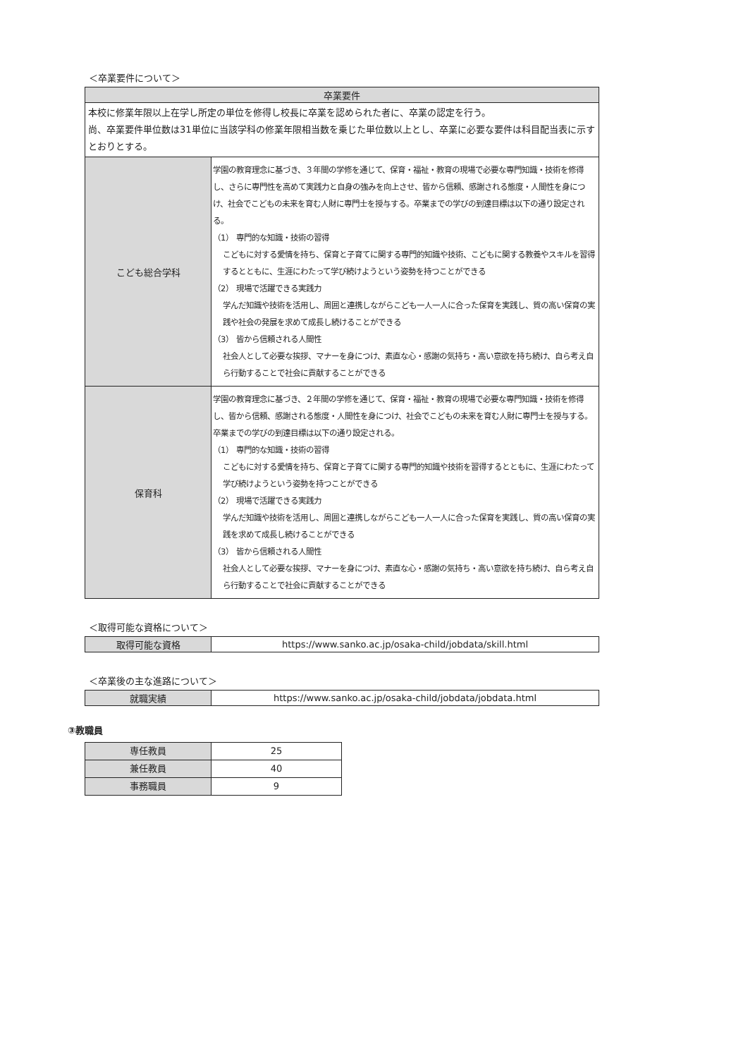＜卒業要件について＞
| 卒業要件 | |
| --- | --- |
| 本校に修業年限以上在学し所定の単位を修得し校長に卒業を認められた者に、卒業の認定を行う。 尚、卒業要件単位数は31単位に当該学科の修業年限相当数を乗じた単位数以上とし、卒業に必要な要件は科目配当表に示すとおりとする。 | |
| こども総合学科 | 学園の教育理念に基づき、３年間の学修を通じて、保育・福祉・教育の現場で必要な専門知識・技術を修得し、さらに専門性を高めて実践力と自身の強みを向上させ、皆から信頼、感謝される態度・人間性を身につけ、社会でこどもの未来を育む人財に専門士を授与する。卒業までの学びの到達目標は以下の通り設定される。 （1） 専門的な知識・技術の習得 こどもに対する愛情を持ち、保育と子育てに関する専門的知識や技術、こどもに関する教養やスキルを習得するとともに、生涯にわたって学び続けようという姿勢を持つことができる （2） 現場で活躍できる実践力 学んだ知識や技術を活用し、周囲と連携しながらこども一人一人に合った保育を実践し、質の高い保育の実践や社会の発展を求めて成長し続けることができる （3） 皆から信頼される人間性 社会人として必要な挨拶、マナーを身につけ、素直な心・感謝の気持ち・高い意欲を持ち続け、自ら考え自ら行動することで社会に貢献することができる |
| 保育科 | 学園の教育理念に基づき、２年間の学修を通じて、保育・福祉・教育の現場で必要な専門知識・技術を修得し、皆から信頼、感謝される態度・人間性を身につけ、社会でこどもの未来を育む人財に専門士を授与する。卒業までの学びの到達目標は以下の通り設定される。 （1） 専門的な知識・技術の習得 こどもに対する愛情を持ち、保育と子育てに関する専門的知識や技術を習得するとともに、生涯にわたって学び続けようという姿勢を持つことができる （2） 現場で活躍できる実践力 学んだ知識や技術を活用し、周囲と連携しながらこども一人一人に合った保育を実践し、質の高い保育の実践を求めて成長し続けることができる （3） 皆から信頼される人間性 社会人として必要な挨拶、マナーを身につけ、素直な心・感謝の気持ち・高い意欲を持ち続け、自ら考え自ら行動することで社会に貢献することができる |
＜取得可能な資格について＞
| 取得可能な資格 | https://www.sanko.ac.jp/osaka-child/jobdata/skill.html |
＜卒業後の主な進路について＞
| 就職実績 | https://www.sanko.ac.jp/osaka-child/jobdata/jobdata.html |
③教職員
| 専任教員 | 25 |
| 兼任教員 | 40 |
| 事務職員 | 9 |